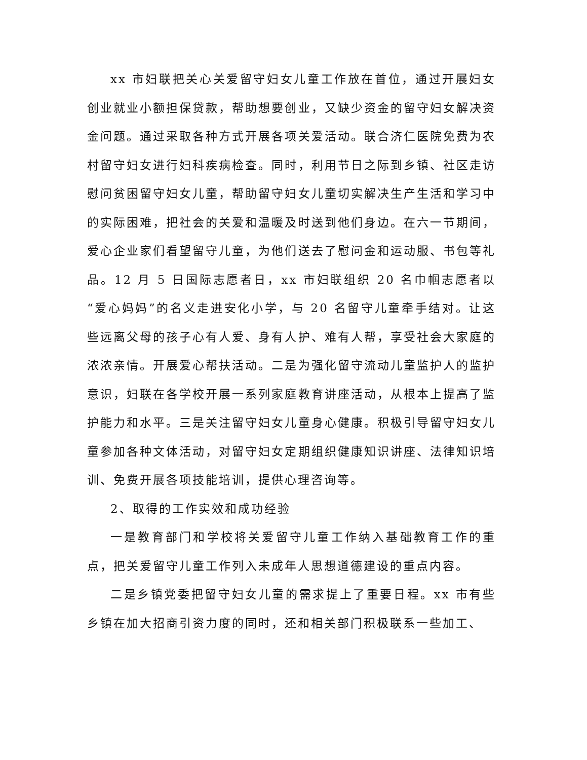xx 市妇联把关心关爱留守妇女儿童工作放在首位，通过开展妇女创业就业小额担保贷款，帮助想要创业，又缺少资金的留守妇女解决资金问题。通过采取各种方式开展各项关爱活动。联合济仁医院免费为农村留守妇女进行妇科疾病检查。同时，利用节日之际到乡镇、社区走访慰问贫困留守妇女儿童，帮助留守妇女儿童切实解决生产生活和学习中的实际困难，把社会的关爱和温暖及时送到他们身边。在六一节期间，爱心企业家们看望留守儿童，为他们送去了慰问金和运动服、书包等礼品。12 月 5 日国际志愿者日，xx 市妇联组织 20 名巾帼志愿者以“爱心妈妈”的名义走进安化小学，与 20 名留守儿童牵手结对。让这些远离父母的孩子心有人爱、身有人护、难有人帮，享受社会大家庭的浓浓亲情。开展爱心帮扶活动。二是为强化留守流动儿童监护人的监护意识，妇联在各学校开展一系列家庭教育讲座活动，从根本上提高了监护能力和水平。三是关注留守妇女儿童身心健康。积极引导留守妇女儿童参加各种文体活动，对留守妇女定期组织健康知识讲座、法律知识培训、免费开展各项技能培训，提供心理咨询等。
2、取得的工作实效和成功经验
一是教育部门和学校将关爱留守儿童工作纳入基础教育工作的重点，把关爱留守儿童工作列入未成年人思想道德建设的重点内容。
二是乡镇党委把留守妇女儿童的需求提上了重要日程。xx 市有些乡镇在加大招商引资力度的同时，还和相关部门积极联系一些加工、